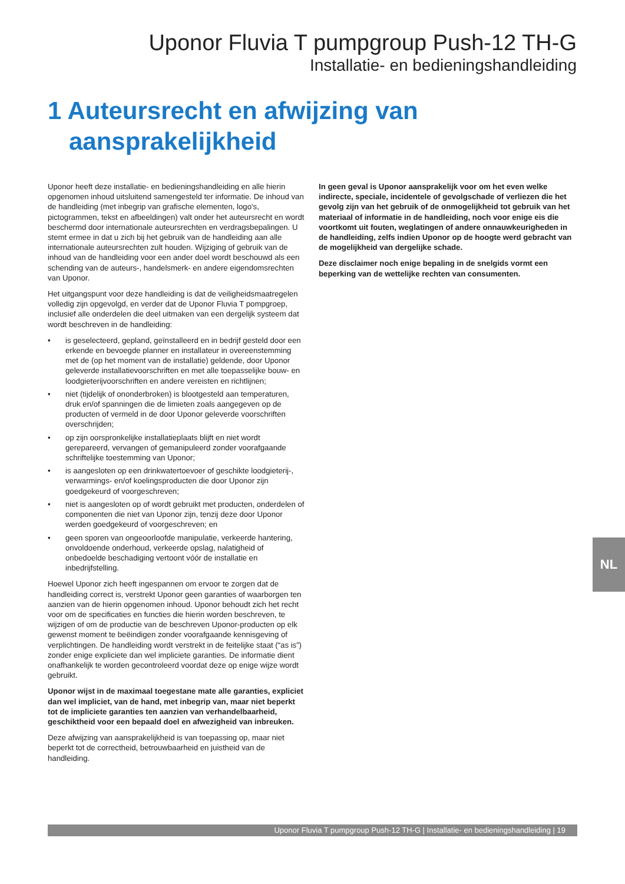Uponor Fluvia T pumpgroup Push-12 TH-G
Installatie- en bedieningshandleiding
1 Auteursrecht en afwijzing van
aansprakelijkheid
Uponor heeft deze installatie- en bedieningshandleiding en alle hierin opgenomen inhoud uitsluitend samengesteld ter informatie. De inhoud van de handleiding (met inbegrip van grafische elementen, logo's, pictogrammen, tekst en afbeeldingen) valt onder het auteursrecht en wordt beschermd door internationale auteursrechten en verdragsbepalingen. U stemt ermee in dat u zich bij het gebruik van de handleiding aan alle internationale auteursrechten zult houden. Wijziging of gebruik van de inhoud van de handleiding voor een ander doel wordt beschouwd als een schending van de auteurs-, handelsmerk- en andere eigendomsrechten van Uponor.
Het uitgangspunt voor deze handleiding is dat de veiligheidsmaatregelen volledig zijn opgevolgd, en verder dat de Uponor Fluvia T pompgroep, inclusief alle onderdelen die deel uitmaken van een dergelijk systeem dat wordt beschreven in de handleiding:
• is geselecteerd, gepland, geïnstalleerd en in bedrijf gesteld door een erkende en bevoegde planner en installateur in overeenstemming met de (op het moment van de installatie) geldende, door Uponor geleverde installatievoorschriften en met alle toepasselijke bouw- en loodgieterijvoorschriften en andere vereisten en richtlijnen;
• niet (tijdelijk of ononderbroken) is blootgesteld aan temperaturen, druk en/of spanningen die de limieten zoals aangegeven op de producten of vermeld in de door Uponor geleverde voorschriften overschrijden;
• op zijn oorspronkelijke installatieplaats blijft en niet wordt gerepareerd, vervangen of gemanipuleerd zonder voorafgaande schriftelijke toestemming van Uponor;
• is aangesloten op een drinkwatertoevoer of geschikte loodgieterij-, verwarmings- en/of koelingsproducten die door Uponor zijn goedgekeurd of voorgeschreven;
• niet is aangesloten op of wordt gebruikt met producten, onderdelen of componenten die niet van Uponor zijn, tenzij deze door Uponor werden goedgekeurd of voorgeschreven; en
• geen sporen van ongeoorloofde manipulatie, verkeerde hantering, onvoldoende onderhoud, verkeerde opslag, nalatigheid of onbedoelde beschadiging vertoont vóór de installatie en inbedrijfstelling.
Hoewel Uponor zich heeft ingespannen om ervoor te zorgen dat de handleiding correct is, verstrekt Uponor geen garanties of waarborgen ten aanzien van de hierin opgenomen inhoud. Uponor behoudt zich het recht voor om de specificaties en functies die hierin worden beschreven, te wijzigen of om de productie van de beschreven Uponor-producten op elk gewenst moment te beëindigen zonder voorafgaande kennisgeving of verplichtingen. De handleiding wordt verstrekt in de feitelijke staat (“as is”) zonder enige expliciete dan wel impliciete garanties. De informatie dient onafhankelijk te worden gecontroleerd voordat deze op enige wijze wordt gebruikt.
Uponor wijst in de maximaal toegestane mate alle garanties, expliciet dan wel impliciet, van de hand, met inbegrip van, maar niet beperkt tot de impliciete garanties ten aanzien van verhandelbaarheid, geschiktheid voor een bepaald doel en afwezigheid van inbreuken.
Deze afwijzing van aansprakelijkheid is van toepassing op, maar niet beperkt tot de correctheid, betrouwbaarheid en juistheid van de handleiding.
In geen geval is Uponor aansprakelijk voor om het even welke indirecte, speciale, incidentele of gevolgschade of verliezen die het gevolg zijn van het gebruik of de onmogelijkheid tot gebruik van het materiaal of informatie in de handleiding, noch voor enige eis die voortkomt uit fouten, weglatingen of andere onnauwkeurigheden in de handleiding, zelfs indien Uponor op de hoogte werd gebracht van de mogelijkheid van dergelijke schade.
Deze disclaimer noch enige bepaling in de snelgids vormt een beperking van de wettelijke rechten van consumenten.
NL
Uponor Fluvia T pumpgroup Push-12 TH-G | Installatie- en bedieningshandleiding | 19